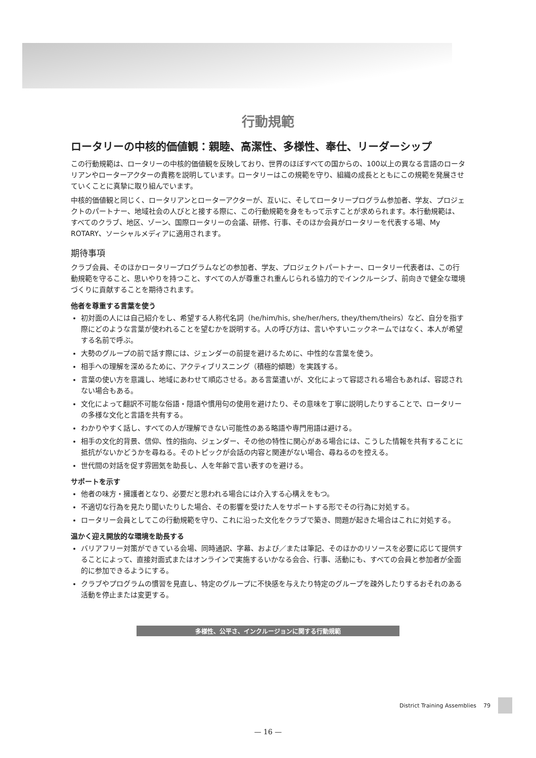行動規範
ロータリーの中核的価値観：親睦、高潔性、多様性、奉仕、リーダーシップ
この行動規範は、ロータリーの中核的価値観を反映しており、世界のほぼすべての国からの、100以上の異なる言語のロータリアンやローターアクターの責務を説明しています。ロータリーはこの規範を守り、組織の成長とともにこの規範を発展させていくことに真摯に取り組んでいます。
中核的価値観と同じく、ロータリアンとローターアクターが、互いに、そしてロータリープログラム参加者、学友、プロジェクトのパートナー、地域社会の人びとと接する際に、この行動規範を身をもって示すことが求められます。本行動規範は、すべてのクラブ、地区、ゾーン、国際ロータリーの会議、研修、行事、そのほか会員がロータリーを代表する場、My ROTARY、ソーシャルメディアに適用されます。
期待事項
クラブ会員、そのほかロータリープログラムなどの参加者、学友、プロジェクトパートナー、ロータリー代表者は、この行動規範を守ること、思いやりを持つこと、すべての人が尊重され重んじられる協力的でインクルーシブ、前向きで健全な環境づくりに貢献することを期待されます。
他者を尊重する言葉を使う
初対面の人には自己紹介をし、希望する人称代名詞（he/him/his, she/her/hers, they/them/theirs）など、自分を指す際にどのような言葉が使われることを望むかを説明する。人の呼び方は、言いやすいニックネームではなく、本人が希望する名前で呼ぶ。
大勢のグループの前で話す際には、ジェンダーの前提を避けるために、中性的な言葉を使う。
相手への理解を深めるために、アクティブリスニング（積極的傾聴）を実践する。
言葉の使い方を意識し、地域にあわせて順応させる。ある言葉遣いが、文化によって容認される場合もあれば、容認されない場合もある。
文化によって翻訳不可能な俗語・隠語や慣用句の使用を避けたり、その意味を丁寧に説明したりすることで、ロータリーの多様な文化と言語を共有する。
わかりやすく話し、すべての人が理解できない可能性のある略語や専門用語は避ける。
相手の文化的背景、信仰、性的指向、ジェンダー、その他の特性に関心がある場合には、こうした情報を共有することに抵抗がないかどうかを尋ねる。そのトピックが会話の内容と関連がない場合、尋ねるのを控える。
世代間の対話を促す雰囲気を助長し、人を年齢で言い表すのを避ける。
サポートを示す
他者の味方・擁護者となり、必要だと思われる場合には介入する心構えをもつ。
不適切な行為を見たり聞いたりした場合、その影響を受けた人をサポートする形でその行為に対処する。
ロータリー会員としてこの行動規範を守り、これに沿った文化をクラブで築き、問題が起きた場合はこれに対処する。
温かく迎え開放的な環境を助長する
バリアフリー対策ができている会場、同時通訳、字幕、および／または筆記、そのほかのリソースを必要に応じて提供することによって、直接対面式またはオンラインで実施するいかなる会合、行事、活動にも、すべての会員と参加者が全面的に参加できるようにする。
クラブやプログラムの慣習を見直し、特定のグループに不快感を与えたり特定のグループを疎外したりするおそれのある活動を停止または変更する。
多様性、公平さ、インクルージョンに関する行動規範
District Training Assemblies 79
— 16 —